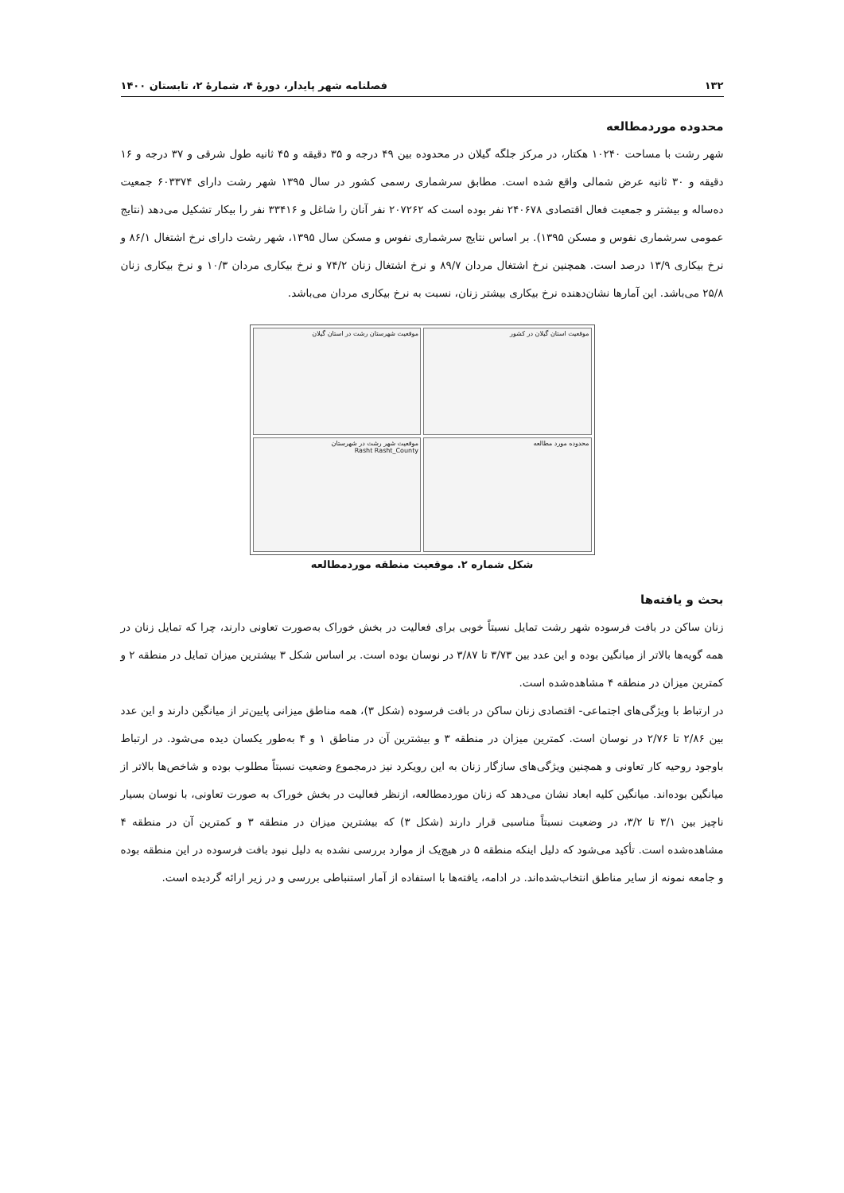۱۳۲ فصلنامه شهر پایدار، دورهٔ ۴، شمارهٔ ۲، تابستان ۱۴۰۰
محدوده موردمطالعه
شهر رشت با مساحت ۱۰۲۴۰ هکتار، در مرکز جلگه گیلان در محدوده بین ۴۹ درجه و ۳۵ دقیقه و ۴۵ ثانیه طول شرقی و ۳۷ درجه و ۱۶ دقیقه و ۳۰ ثانیه عرض شمالی واقع شده است. مطابق سرشماری رسمی کشور در سال ۱۳۹۵ شهر رشت دارای ۶۰۳۳۷۴ جمعیت ده‌ساله و بیشتر و جمعیت فعال اقتصادی ۲۴۰۶۷۸ نفر بوده است که ۲۰۷۲۶۲ نفر آنان را شاغل و ۳۳۴۱۶ نفر را بیکار تشکیل می‌دهد (نتایج عمومی سرشماری نفوس و مسکن ۱۳۹۵). بر اساس نتایج سرشماری نفوس و مسکن سال ۱۳۹۵، شهر رشت دارای نرخ اشتغال ۸۶/۱ و نرخ بیکاری ۱۳/۹ درصد است. همچنین نرخ اشتغال مردان ۸۹/۷ و نرخ اشتغال زنان ۷۴/۲ و نرخ بیکاری مردان ۱۰/۳ و نرخ بیکاری زنان ۲۵/۸ می‌باشد. این آمارها نشان‌دهنده نرخ بیکاری بیشتر زنان، نسبت به نرخ بیکاری مردان می‌باشد.
موقعیت شهرستان رشت در استان گیلان
موقعیت استان گیلان در کشور
موقعیت شهر رشت در شهرستان
Rasht Rasht_County
محدوده مورد مطالعه
شکل شماره ۲. موقعیت منطقه موردمطالعه
بحث و یافته‌ها
زنان ساکن در بافت فرسوده شهر رشت تمایل نسبتاً خوبی برای فعالیت در بخش خوراک به‌صورت تعاونی دارند، چرا که تمایل زنان در همه گویه‌ها بالاتر از میانگین بوده و این عدد بین ۳/۷۳ تا ۳/۸۷ در نوسان بوده است. بر اساس شکل ۳ بیشترین میزان تمایل در منطقه ۲ و کمترین میزان در منطقه ۴ مشاهده‌شده است.
در ارتباط با ویژگی‌های اجتماعی- اقتصادی زنان ساکن در بافت فرسوده (شکل ۳)، همه مناطق میزانی پایین‌تر از میانگین دارند و این عدد بین ۲/۸۶ تا ۲/۷۶ در نوسان است. کمترین میزان در منطقه ۳ و بیشترین آن در مناطق ۱ و ۴ به‌طور یکسان دیده می‌شود. در ارتباط باوجود روحیه کار تعاونی و همچنین ویژگی‌های سازگار زنان به این رویکرد نیز درمجموع وضعیت نسبتاً مطلوب بوده و شاخص‌ها بالاتر از میانگین بوده‌اند. میانگین کلیه ابعاد نشان می‌دهد که زنان موردمطالعه، ازنظر فعالیت در بخش خوراک به صورت تعاونی، با نوسان بسیار ناچیز بین ۳/۱ تا ۳/۲، در وضعیت نسبتاً مناسبی قرار دارند (شکل ۳) که بیشترین میزان در منطقه ۳ و کمترین آن در منطقه ۴ مشاهده‌شده است. تأکید می‌شود که دلیل اینکه منطقه ۵ در هیچ‌یک از موارد بررسی نشده به دلیل نبود بافت فرسوده در این منطقه بوده و جامعه نمونه از سایر مناطق انتخاب‌شده‌اند. در ادامه، یافته‌ها با استفاده از آمار استنباطی بررسی و در زیر ارائه گردیده است.